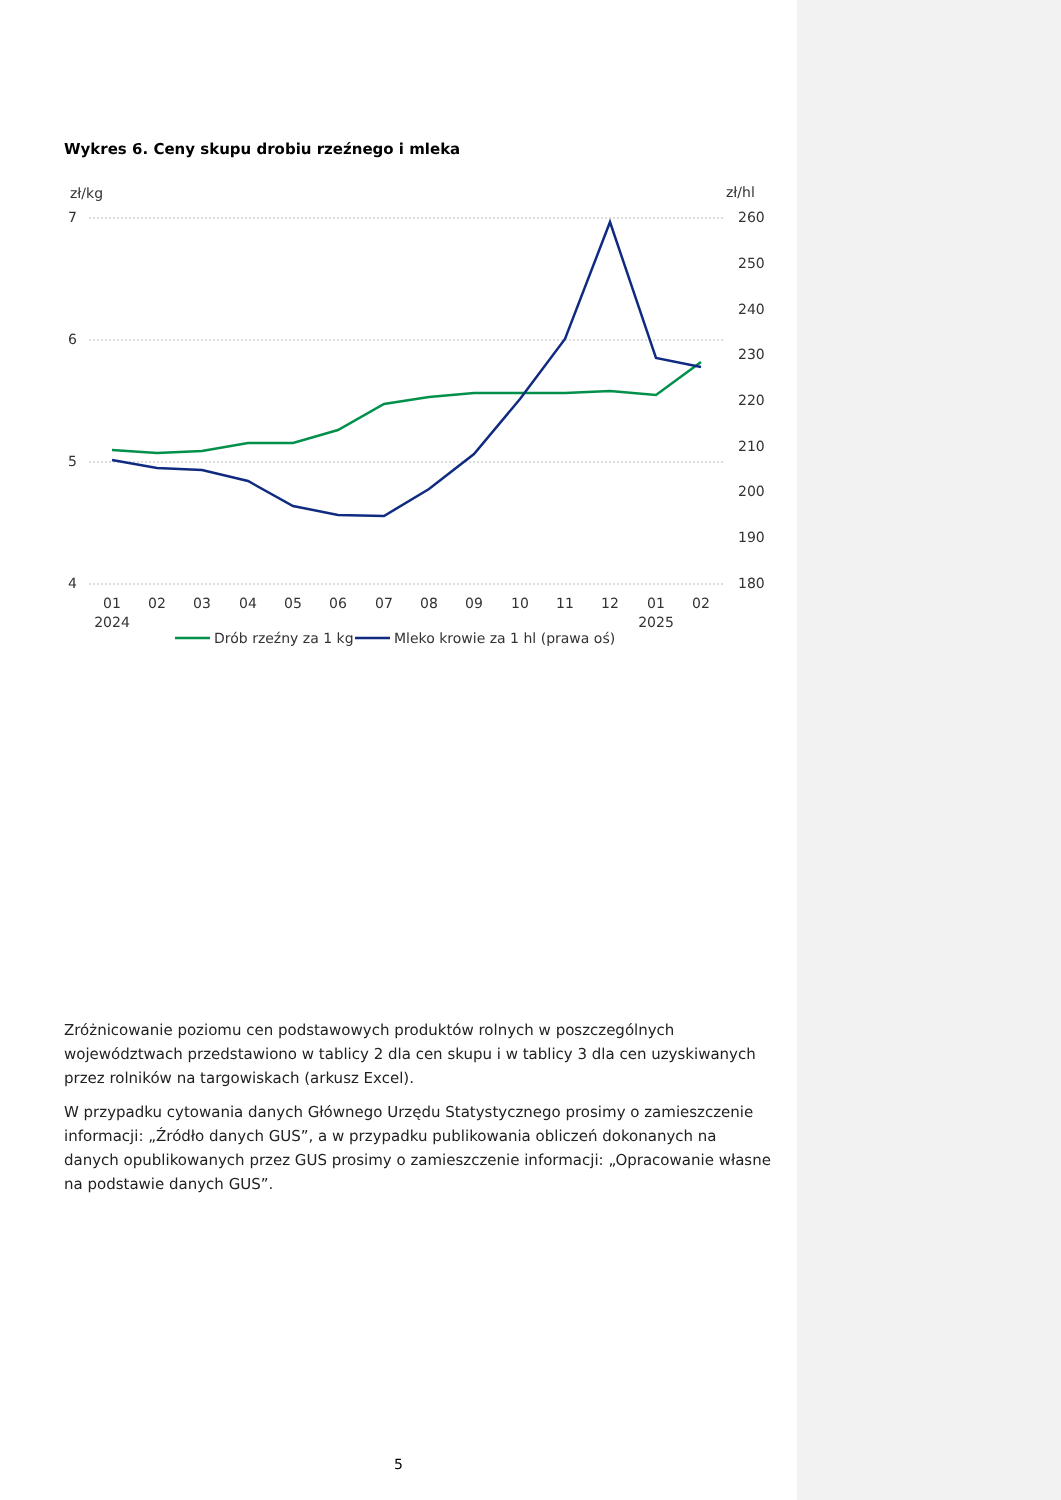Wykres 6. Ceny skupu drobiu rzeźnego i mleka
zł/kg
zł/hl
7
6
5
4
260
250
240
230
220
210
200
190
180
01
02
03
04
05
06
07
08
09
10
11
12
01
02
2024
2025
Drób rzeźny za 1 kg
Mleko krowie za 1 hl (prawa oś)
Zróżnicowanie poziomu cen podstawowych produktów rolnych w poszczególnych województwach przedstawiono w tablicy 2 dla cen skupu i w tablicy 3 dla cen uzyskiwanych przez rolników na targowiskach (arkusz Excel).
W przypadku cytowania danych Głównego Urzędu Statystycznego prosimy o zamieszczenie informacji: „Źródło danych GUS”, a w przypadku publikowania obliczeń dokonanych na danych opublikowanych przez GUS prosimy o zamieszczenie informacji: „Opracowanie własne na podstawie danych GUS”.
5